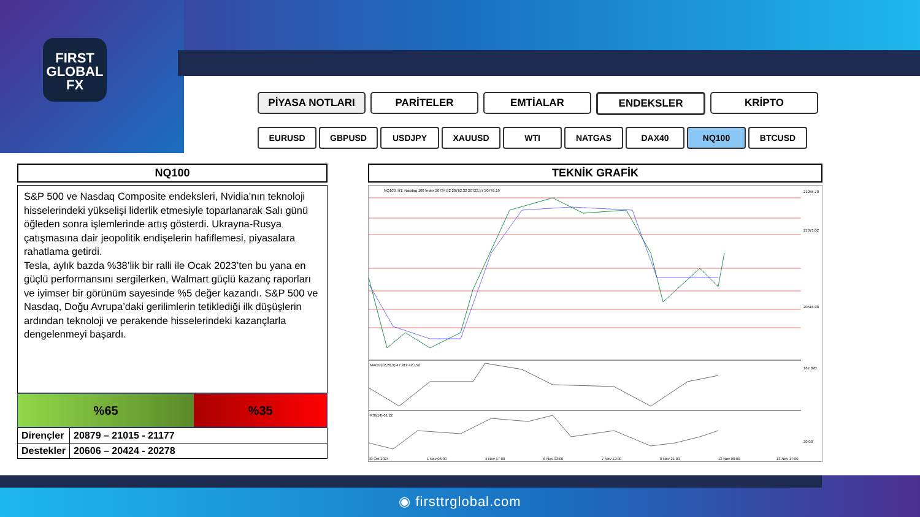FIRST
GLOBAL
FX
PİYASA NOTLARI PARİTELER EMTİALAR ENDEKSLER KRİPTO
EURUSD GBPUSD USDJPY XAUUSD WTI NATGAS DAX40 NQ100 BTCUSD
NQ100
S&P 500 ve Nasdaq Composite endeksleri, Nvidia’nın teknoloji hisselerindeki yükselişi liderlik etmesiyle toparlanarak Salı günü öğleden sonra işlemlerinde artış gösterdi. Ukrayna-Rusya çatışmasına dair jeopolitik endişelerin hafiflemesi, piyasalara rahatlama getirdi.
Tesla, aylık bazda %38’lik bir ralli ile Ocak 2023’ten bu yana en güçlü performansını sergilerken, Walmart güçlü kazanç raporları ve iyimser bir görünüm sayesinde %5 değer kazandı. S&P 500 ve Nasdaq, Doğu Avrupa’daki gerilimlerin tetiklediği ilk düşüşlerin ardından teknoloji ve perakende hisselerindeki kazançlarla dengelenmeyi başardı.
%65 %35
| Dirençler | 20879 – 21015 - 21177 |
| Destekler | 20606 – 20424 - 20278 |
TEKNİK GRAFİK
NQ100, H1: Nasdaq 100 Index 20724.82 20762.32 20722.57 20745.19
MACD(12,26,9) 47.912 42.152
RSI(14) 61.22
21255.70
21071.02
20516.98
167.820
30.00
30 Oct 2024
1 Nov 06:00
4 Nov 17:00
6 Nov 03:00
7 Nov 12:00
8 Nov 21:00
12 Nov 08:00
13 Nov 17:00
◉ firsttrglobal.com